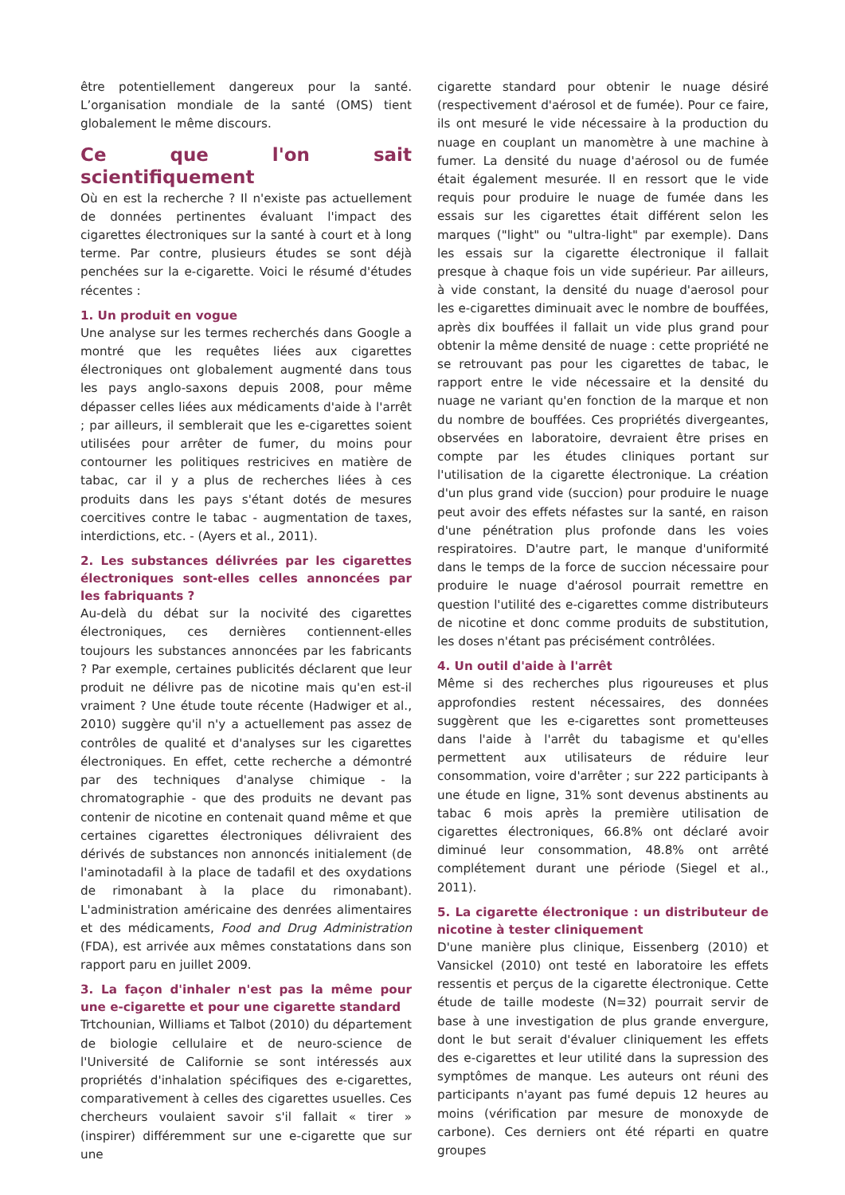être potentiellement dangereux pour la santé. L’organisation mondiale de la santé (OMS) tient globalement le même discours.
Ce que l'on sait scientifiquement
Où en est la recherche ? Il n'existe pas actuellement de données pertinentes évaluant l'impact des cigarettes électroniques sur la santé à court et à long terme. Par contre, plusieurs études se sont déjà penchées sur la e-cigarette. Voici le résumé d'études récentes :
1. Un produit en vogue
Une analyse sur les termes recherchés dans Google a montré que les requêtes liées aux cigarettes électroniques ont globalement augmenté dans tous les pays anglo-saxons depuis 2008, pour même dépasser celles liées aux médicaments d'aide à l'arrêt ; par ailleurs, il semblerait que les e-cigarettes soient utilisées pour arrêter de fumer, du moins pour contourner les politiques restricives en matière de tabac, car il y a plus de recherches liées à ces produits dans les pays s'étant dotés de mesures coercitives contre le tabac - augmentation de taxes, interdictions, etc. - (Ayers et al., 2011).
2. Les substances délivrées par les cigarettes électroniques sont-elles celles annoncées par les fabriquants ?
Au-delà du débat sur la nocivité des cigarettes électroniques, ces dernières contiennent-elles toujours les substances annoncées par les fabricants ? Par exemple, certaines publicités déclarent que leur produit ne délivre pas de nicotine mais qu'en est-il vraiment ? Une étude toute récente (Hadwiger et al., 2010) suggère qu'il n'y a actuellement pas assez de contrôles de qualité et d'analyses sur les cigarettes électroniques. En effet, cette recherche a démontré par des techniques d'analyse chimique - la chromatographie - que des produits ne devant pas contenir de nicotine en contenait quand même et que certaines cigarettes électroniques délivraient des dérivés de substances non annoncés initialement (de l'aminotadafil à la place de tadafil et des oxydations de rimonabant à la place du rimonabant). L'administration américaine des denrées alimentaires et des médicaments, Food and Drug Administration (FDA), est arrivée aux mêmes constatations dans son rapport paru en juillet 2009.
3. La façon d'inhaler n'est pas la même pour une e-cigarette et pour une cigarette standard
Trtchounian, Williams et Talbot (2010) du département de biologie cellulaire et de neuro-science de l'Université de Californie se sont intéressés aux propriétés d'inhalation spécifiques des e-cigarettes, comparativement à celles des cigarettes usuelles. Ces chercheurs voulaient savoir s'il fallait « tirer » (inspirer) différemment sur une e-cigarette que sur une
cigarette standard pour obtenir le nuage désiré (respectivement d'aérosol et de fumée). Pour ce faire, ils ont mesuré le vide nécessaire à la production du nuage en couplant un manomètre à une machine à fumer. La densité du nuage d'aérosol ou de fumée était également mesurée. Il en ressort que le vide requis pour produire le nuage de fumée dans les essais sur les cigarettes était différent selon les marques ("light" ou "ultra-light" par exemple). Dans les essais sur la cigarette électronique il fallait presque à chaque fois un vide supérieur. Par ailleurs, à vide constant, la densité du nuage d'aerosol pour les e-cigarettes diminuait avec le nombre de bouffées, après dix bouffées il fallait un vide plus grand pour obtenir la même densité de nuage : cette propriété ne se retrouvant pas pour les cigarettes de tabac, le rapport entre le vide nécessaire et la densité du nuage ne variant qu'en fonction de la marque et non du nombre de bouffées. Ces propriétés divergeantes, observées en laboratoire, devraient être prises en compte par les études cliniques portant sur l'utilisation de la cigarette électronique. La création d'un plus grand vide (succion) pour produire le nuage peut avoir des effets néfastes sur la santé, en raison d'une pénétration plus profonde dans les voies respiratoires. D'autre part, le manque d'uniformité dans le temps de la force de succion nécessaire pour produire le nuage d'aérosol pourrait remettre en question l'utilité des e-cigarettes comme distributeurs de nicotine et donc comme produits de substitution, les doses n'étant pas précisément contrôlées.
4. Un outil d'aide à l'arrêt
Même si des recherches plus rigoureuses et plus approfondies restent nécessaires, des données suggèrent que les e-cigarettes sont prometteuses dans l'aide à l'arrêt du tabagisme et qu'elles permettent aux utilisateurs de réduire leur consommation, voire d'arrêter ; sur 222 participants à une étude en ligne, 31% sont devenus abstinents au tabac 6 mois après la première utilisation de cigarettes électroniques, 66.8% ont déclaré avoir diminué leur consommation, 48.8% ont arrêté complétement durant une période (Siegel et al., 2011).
5. La cigarette électronique : un distributeur de nicotine à tester cliniquement
D'une manière plus clinique, Eissenberg (2010) et Vansickel (2010) ont testé en laboratoire les effets ressentis et perçus de la cigarette électronique. Cette étude de taille modeste (N=32) pourrait servir de base à une investigation de plus grande envergure, dont le but serait d'évaluer cliniquement les effets des e-cigarettes et leur utilité dans la supression des symptômes de manque. Les auteurs ont réuni des participants n'ayant pas fumé depuis 12 heures au moins (vérification par mesure de monoxyde de carbone). Ces derniers ont été réparti en quatre groupes